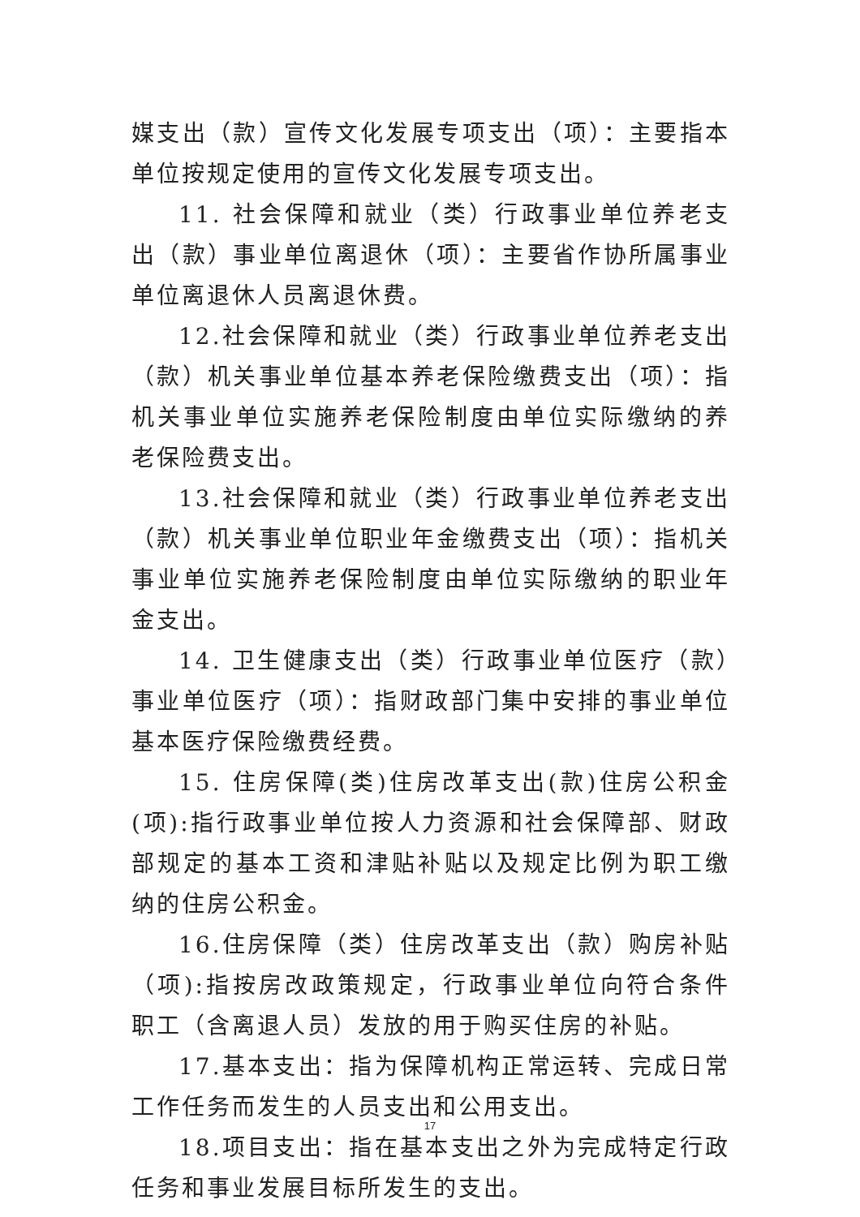媒支出（款）宣传文化发展专项支出（项）：主要指本单位按规定使用的宣传文化发展专项支出。
11. 社会保障和就业（类）行政事业单位养老支出（款）事业单位离退休（项）：主要省作协所属事业单位离退休人员离退休费。
12.社会保障和就业（类）行政事业单位养老支出（款）机关事业单位基本养老保险缴费支出（项）：指机关事业单位实施养老保险制度由单位实际缴纳的养老保险费支出。
13.社会保障和就业（类）行政事业单位养老支出（款）机关事业单位职业年金缴费支出（项）：指机关事业单位实施养老保险制度由单位实际缴纳的职业年金支出。
14. 卫生健康支出（类）行政事业单位医疗（款）事业单位医疗（项）：指财政部门集中安排的事业单位基本医疗保险缴费经费。
15. 住房保障(类)住房改革支出(款)住房公积金(项):指行政事业单位按人力资源和社会保障部、财政部规定的基本工资和津贴补贴以及规定比例为职工缴纳的住房公积金。
16.住房保障（类）住房改革支出（款）购房补贴（项):指按房改政策规定，行政事业单位向符合条件职工（含离退人员）发放的用于购买住房的补贴。
17.基本支出：指为保障机构正常运转、完成日常工作任务而发生的人员支出和公用支出。
18.项目支出：指在基本支出之外为完成特定行政任务和事业发展目标所发生的支出。
17